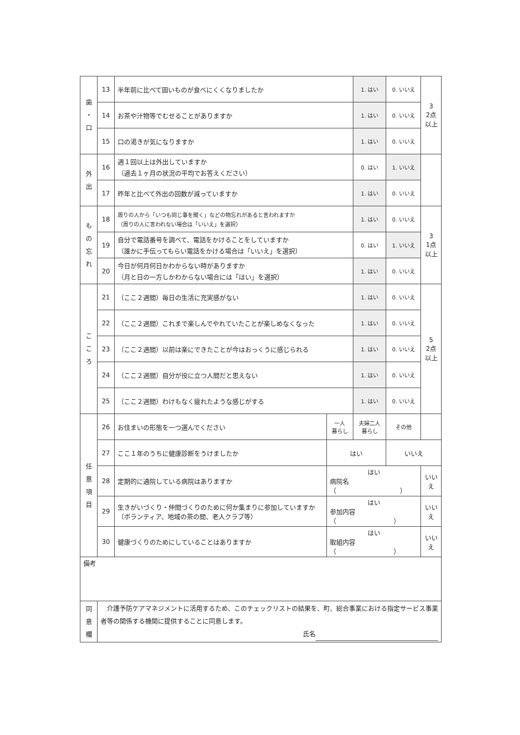| 歯 ・ 口 | 13 | 半年前に比べて固いものが食べにくくなりましたか | | 1. はい | 0. いいえ | 3 2点 以上 |
| | 14 | お茶や汁物等でむせることがありますか | | 1. はい | 0. いいえ | |
| | 15 | 口の渇きが気になりますか | | 1. はい | 0. いいえ | |
| 外 出 | 16 | 週１回以上は外出していますか （過去１ヶ月の状況の平均でお答えください） | | 0. はい | 1. いいえ | |
| | 17 | 昨年と比べて外出の回数が減っていますか | | 1. はい | 0. いいえ | |
| も の 忘 れ | 18 | 周りの人から「いつも同じ事を聞く」などの物忘れがあると言われますか （周りの人に言われない場合は「いいえ」を選択） | | 1. はい | 0. いいえ | 3 1点 以上 |
| | 19 | 自分で電話番号を調べて、電話をかけることをしていますか （誰かに手伝ってもらい電話をかける場合は「いいえ」を選択） | | 0. はい | 1. いいえ | |
| | 20 | 今日が何月何日かわからない時がありますか （月と日の一方しかわからない場合には「はい」を選択） | | 1. はい | 0. いいえ | |
| こ こ ろ | 21 | （ここ２週間）毎日の生活に充実感がない | | 1. はい | 0. いいえ | 5 2点 以上 |
| | 22 | （ここ２週間）これまで楽しんでやれていたことが楽しめなくなった | | 1. はい | 0. いいえ | |
| | 23 | （ここ２週間）以前は楽にできたことが今はおっくうに感じられる | | 1. はい | 0. いいえ | |
| | 24 | （ここ２週間）自分が役に立つ人間だと思えない | | 1. はい | 0. いいえ | |
| | 25 | （ここ２週間）わけもなく疲れたような感じがする | | 1. はい | 0. いいえ | |
| 任 意 項 目 | 26 | お住まいの形態を一つ選んでください | 一人 暮らし | 夫婦二人 暮らし | その他 | |
| | 27 | ここ１年のうちに健康診断をうけましたか | はい | | いいえ | |
| | 28 | 定期的に通院している病院はありますか | はい 病院名（ ） | | | いいえ |
| | 29 | 生きがいづくり・仲間づくりのために何か集まりに参加していますか（ボランティア、地域の茶の間、老人クラブ等） | はい 参加内容（ ） | | | いいえ |
| | 30 | 健康づくりのためにしていることはありますか | はい 取組内容（ ） | | | いいえ |
| 備考 | | | | | | |
| 同 意 欄 | 介護予防ケアマネジメントに活用するため、このチェックリストの結果を、町、総合事業における指定サービス事業者等の関係する機関に提供することに同意します。 氏名 | | | | | |